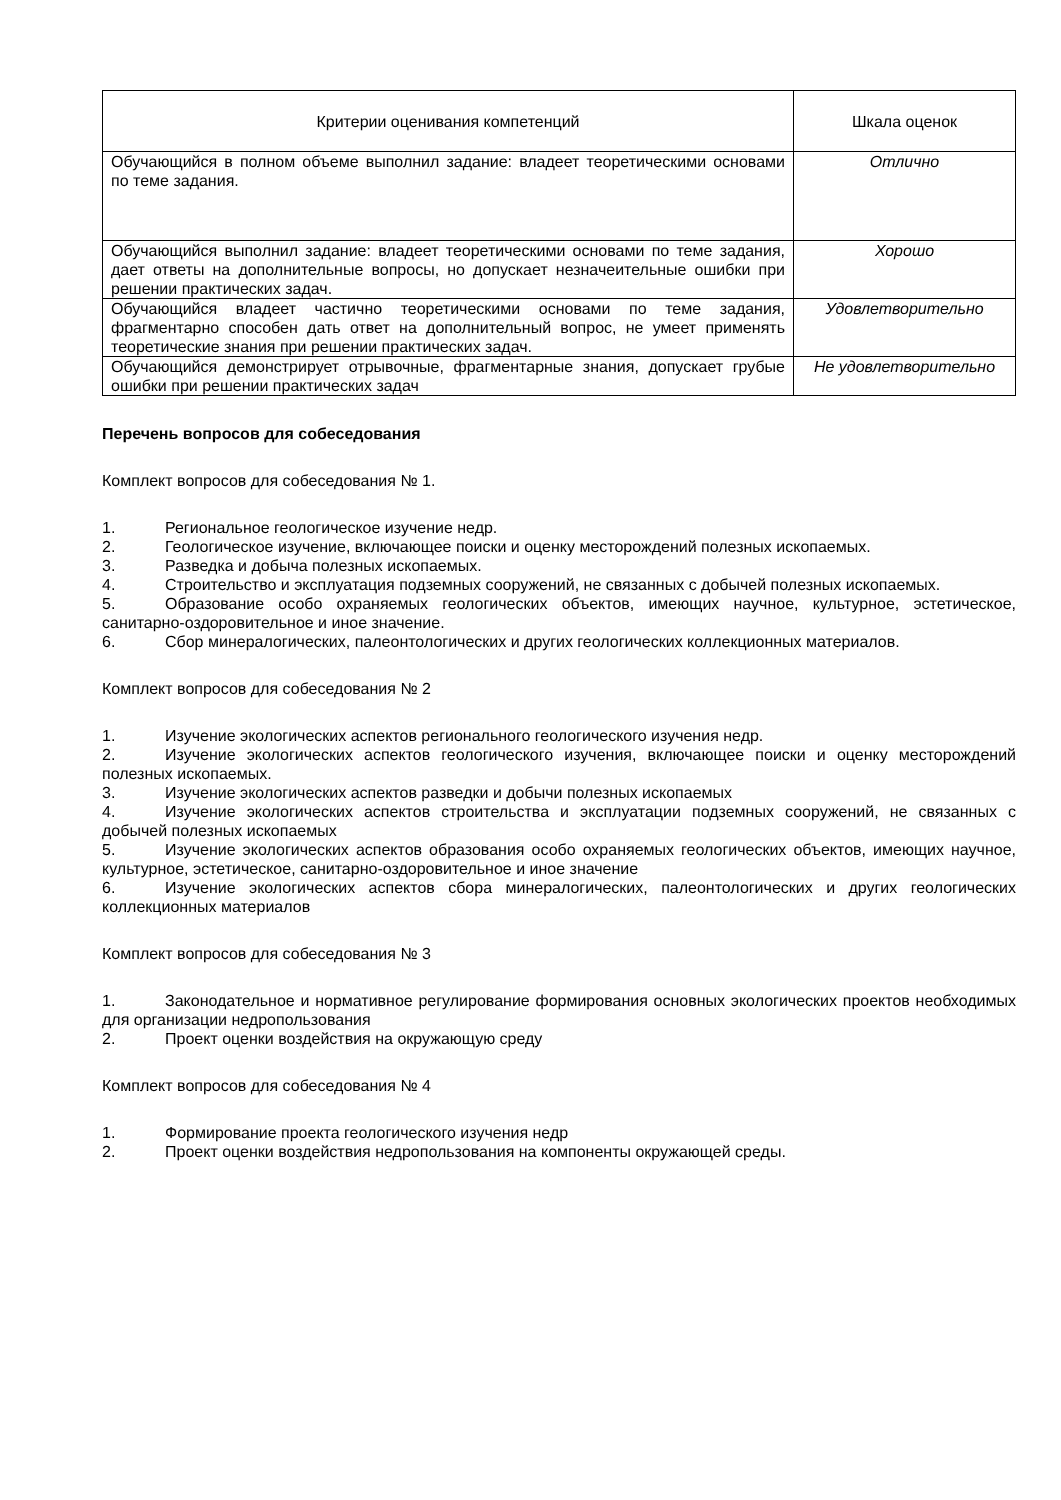| Критерии оценивания компетенций | Шкала оценок |
| --- | --- |
| Обучающийся в полном объеме выполнил задание: владеет теоретическими основами по теме задания. | Отлично |
| Обучающийся выполнил задание: владеет теоретическими основами по теме задания, дает ответы на дополнительные вопросы, но допускает незначеительные ошибки при решении практических задач. | Хорошо |
| Обучающийся владеет частично теоретическими основами по теме задания, фрагментарно способен дать ответ на дополнительный вопрос, не умеет применять теоретические знания при решении практических задач. | Удовлетворительно |
| Обучающийся демонстрирует отрывочные, фрагментарные знания, допускает грубые ошибки при решении практических задач | Не удовлетворительно |
Перечень вопросов для собеседования
Комплект вопросов для собеседования № 1.
1. Региональное геологическое изучение недр.
2. Геологическое изучение, включающее поиски и оценку месторождений полезных ископаемых.
3. Разведка и добыча полезных ископаемых.
4. Строительство и эксплуатация подземных сооружений, не связанных с добычей полезных ископаемых.
5. Образование особо охраняемых геологических объектов, имеющих научное, культурное, эстетическое, санитарно-оздоровительное и иное значение.
6. Сбор минералогических, палеонтологических и других геологических коллекционных материалов.
Комплект вопросов для собеседования № 2
1. Изучение экологических аспектов регионального геологического изучения недр.
2. Изучение экологических аспектов геологического изучения, включающее поиски и оценку месторождений полезных ископаемых.
3. Изучение экологических аспектов разведки и добычи полезных ископаемых
4. Изучение экологических аспектов строительства и эксплуатации подземных сооружений, не связанных с добычей полезных ископаемых
5. Изучение экологических аспектов образования особо охраняемых геологических объектов, имеющих научное, культурное, эстетическое, санитарно-оздоровительное и иное значение
6. Изучение экологических аспектов сбора минералогических, палеонтологических и других геологических коллекционных материалов
Комплект вопросов для собеседования № 3
1. Законодательное и нормативное регулирование формирования основных экологических проектов необходимых для организации недропользования
2. Проект оценки воздействия на окружающую среду
Комплект вопросов для собеседования № 4
1. Формирование проекта геологического изучения недр
2. Проект оценки воздействия недропользования на компоненты окружающей среды.